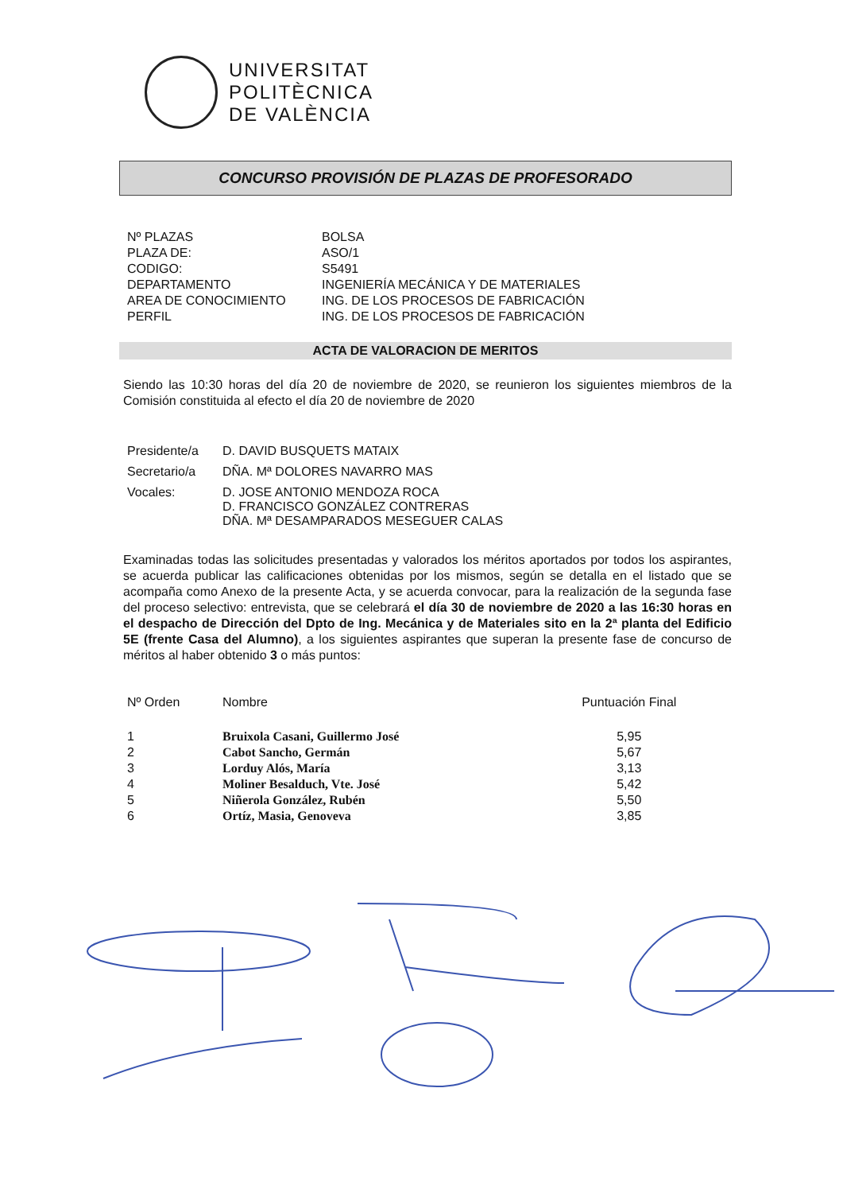UNIVERSITAT
POLITÈCNICA
DE VALÈNCIA
CONCURSO PROVISIÓN DE PLAZAS DE PROFESORADO
| Nº PLAZAS | BOLSA |
| PLAZA DE: | ASO/1 |
| CODIGO: | S5491 |
| DEPARTAMENTO | INGENIERÍA MECÁNICA Y DE MATERIALES |
| AREA DE CONOCIMIENTO | ING. DE LOS PROCESOS DE FABRICACIÓN |
| PERFIL | ING. DE LOS PROCESOS DE FABRICACIÓN |
ACTA DE VALORACION DE MERITOS
Siendo las 10:30 horas del día 20 de noviembre de 2020, se reunieron los siguientes miembros de la Comisión constituida al efecto el día 20 de noviembre de 2020
| Presidente/a | D. DAVID BUSQUETS MATAIX |
| Secretario/a | DÑA. Mª DOLORES NAVARRO MAS |
| Vocales: | D. JOSE ANTONIO MENDOZA ROCA D. FRANCISCO GONZÁLEZ CONTRERAS DÑA. Mª DESAMPARADOS MESEGUER CALAS |
Examinadas todas las solicitudes presentadas y valorados los méritos aportados por todos los aspirantes, se acuerda publicar las calificaciones obtenidas por los mismos, según se detalla en el listado que se acompaña como Anexo de la presente Acta, y se acuerda convocar, para la realización de la segunda fase del proceso selectivo: entrevista, que se celebrará el día 30 de noviembre de 2020 a las 16:30 horas en el despacho de Dirección del Dpto de Ing. Mecánica y de Materiales sito en la 2ª planta del Edificio 5E (frente Casa del Alumno), a los siguientes aspirantes que superan la presente fase de concurso de méritos al haber obtenido 3 o más puntos:
| Nº Orden | Nombre | Puntuación Final |
| --- | --- | --- |
| 1 | Bruixola Casani, Guillermo José | 5,95 |
| 2 | Cabot Sancho, Germán | 5,67 |
| 3 | Lorduy Alós, María | 3,13 |
| 4 | Moliner Besalduch, Vte. José | 5,42 |
| 5 | Niñerola González, Rubén | 5,50 |
| 6 | Ortíz, Masia, Genoveva | 3,85 |